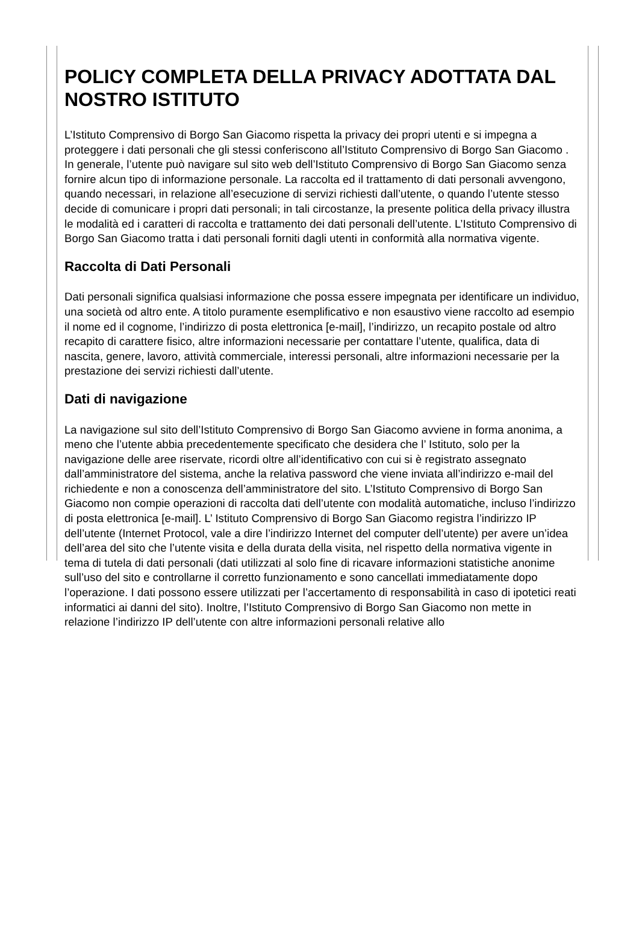POLICY COMPLETA DELLA PRIVACY ADOTTATA DAL NOSTRO ISTITUTO
L’Istituto Comprensivo di Borgo San Giacomo rispetta la privacy dei propri utenti e si impegna a proteggere i dati personali che gli stessi conferiscono all’Istituto Comprensivo di Borgo San Giacomo . In generale, l’utente può navigare sul sito web dell’Istituto Comprensivo di Borgo San Giacomo senza fornire alcun tipo di informazione personale. La raccolta ed il trattamento di dati personali avvengono, quando necessari, in relazione all’esecuzione di servizi richiesti dall’utente, o quando l’utente stesso decide di comunicare i propri dati personali; in tali circostanze, la presente politica della privacy illustra le modalità ed i caratteri di raccolta e trattamento dei dati personali dell’utente. L’Istituto Comprensivo di Borgo San Giacomo tratta i dati personali forniti dagli utenti in conformità alla normativa vigente.
Raccolta di Dati Personali
Dati personali significa qualsiasi informazione che possa essere impegnata per identificare un individuo, una società od altro ente. A titolo puramente esemplificativo e non esaustivo viene raccolto ad esempio il nome ed il cognome, l’indirizzo di posta elettronica [e-mail], l’indirizzo, un recapito postale od altro recapito di carattere fisico, altre informazioni necessarie per contattare l’utente, qualifica, data di nascita, genere, lavoro, attività commerciale, interessi personali, altre informazioni necessarie per la prestazione dei servizi richiesti dall’utente.
Dati di navigazione
La navigazione sul sito dell’Istituto Comprensivo di Borgo San Giacomo avviene in forma anonima, a meno che l’utente abbia precedentemente specificato che desidera che l’ Istituto, solo per la navigazione delle aree riservate, ricordi oltre all’identificativo con cui si è registrato assegnato dall’amministratore del sistema, anche la relativa password che viene inviata all’indirizzo e-mail del richiedente e non a conoscenza dell’amministratore del sito. L’Istituto Comprensivo di Borgo San Giacomo non compie operazioni di raccolta dati dell’utente con modalità automatiche, incluso l’indirizzo di posta elettronica [e-mail]. L’ Istituto Comprensivo di Borgo San Giacomo registra l’indirizzo IP dell’utente (Internet Protocol, vale a dire l’indirizzo Internet del computer dell’utente) per avere un’idea dell’area del sito che l’utente visita e della durata della visita, nel rispetto della normativa vigente in tema di tutela di dati personali (dati utilizzati al solo fine di ricavare informazioni statistiche anonime sull’uso del sito e controllarne il corretto funzionamento e sono cancellati immediatamente dopo l’operazione. I dati possono essere utilizzati per l’accertamento di responsabilità in caso di ipotetici reati informatici ai danni del sito). Inoltre, l’Istituto Comprensivo di Borgo San Giacomo non mette in relazione l’indirizzo IP dell’utente con altre informazioni personali relative allo